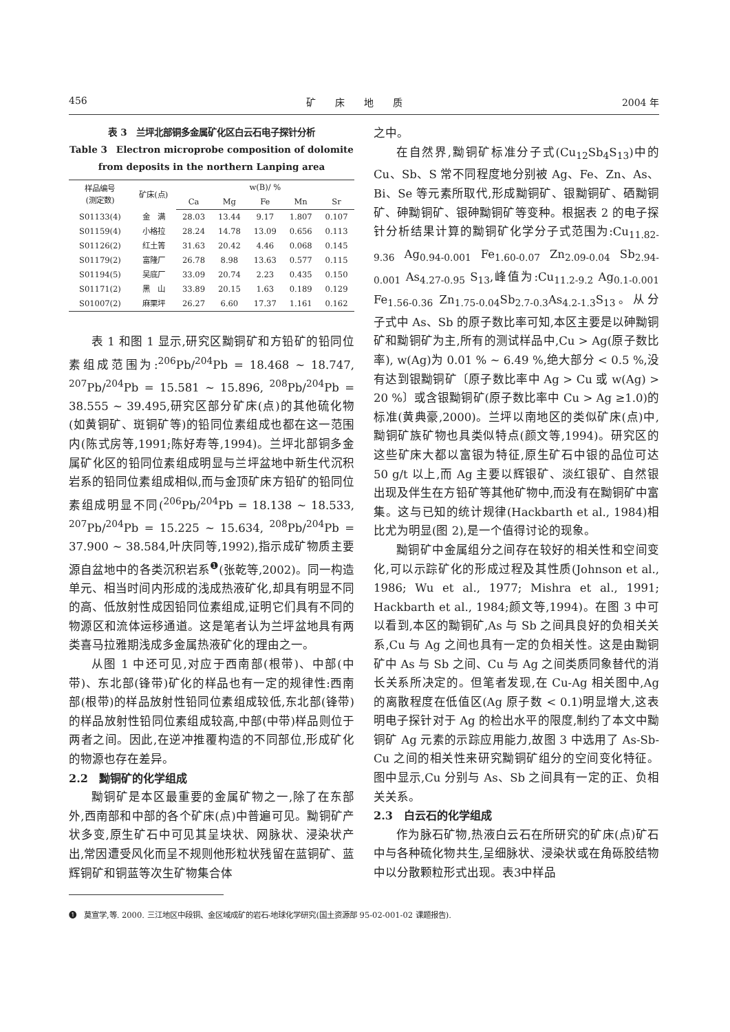456 矿　　床　　地　　质 2004 年
表 3　兰坪北部铜多金属矿化区白云石电子探针分析
Table 3　Electron microprobe composition of dolomite from deposits in the northern Lanping area
| 样品编号 (测定数) | 矿床(点) | w(B)/ % | | | | |
| --- | --- | --- | --- | --- | --- | --- |
| | | Ca | Mg | Fe | Mn | Sr |
| S01133(4) | 金 满 | 28.03 | 13.44 | 9.17 | 1.807 | 0.107 |
| S01159(4) | 小格拉 | 28.24 | 14.78 | 13.09 | 0.656 | 0.113 |
| S01126(2) | 红土箐 | 31.63 | 20.42 | 4.46 | 0.068 | 0.145 |
| S01179(2) | 富隆厂 | 26.78 | 8.98 | 13.63 | 0.577 | 0.115 |
| S01194(5) | 吴底厂 | 33.09 | 20.74 | 2.23 | 0.435 | 0.150 |
| S01171(2) | 黑 山 | 33.89 | 20.15 | 1.63 | 0.189 | 0.129 |
| S01007(2) | 麻栗坪 | 26.27 | 6.60 | 17.37 | 1.161 | 0.162 |
表 1 和图 1 显示,研究区黝铜矿和方铅矿的铅同位素组成范围为:<sup>206</sup>Pb/<sup>204</sup>Pb = 18.468 ~ 18.747, <sup>207</sup>Pb/<sup>204</sup>Pb = 15.581 ~ 15.896, <sup>208</sup>Pb/<sup>204</sup>Pb = 38.555 ~ 39.495,研究区部分矿床(点)的其他硫化物(如黄铜矿、斑铜矿等)的铅同位素组成也都在这一范围内(陈式房等,1991;陈好寿等,1994)。兰坪北部铜多金属矿化区的铅同位素组成明显与兰坪盆地中新生代沉积岩系的铅同位素组成相似,而与金顶矿床方铅矿的铅同位素组成明显不同(<sup>206</sup>Pb/<sup>204</sup>Pb = 18.138 ~ 18.533, <sup>207</sup>Pb/<sup>204</sup>Pb = 15.225 ~ 15.634, <sup>208</sup>Pb/<sup>204</sup>Pb = 37.900 ~ 38.584,叶庆同等,1992),指示成矿物质主要源自盆地中的各类沉积岩系<sup>❶</sup>(张乾等,2002)。同一构造单元、相当时间内形成的浅成热液矿化,却具有明显不同的高、低放射性成因铅同位素组成,证明它们具有不同的物源区和流体运移通道。这是笔者认为兰坪盆地具有两类喜马拉雅期浅成多金属热液矿化的理由之一。
从图 1 中还可见,对应于西南部(根带)、中部(中带)、东北部(锋带)矿化的样品也有一定的规律性:西南部(根带)的样品放射性铅同位素组成较低,东北部(锋带)的样品放射性铅同位素组成较高,中部(中带)样品则位于两者之间。因此,在逆冲推覆构造的不同部位,形成矿化的物源也存在差异。
2.2　黝铜矿的化学组成
黝铜矿是本区最重要的金属矿物之一,除了在东部外,西南部和中部的各个矿床(点)中普遍可见。黝铜矿产状多变,原生矿石中可见其呈块状、网脉状、浸染状产出,常因遭受风化而呈不规则他形粒状残留在蓝铜矿、蓝辉铜矿和铜蓝等次生矿物集合体
之中。
在自然界,黝铜矿标准分子式(Cu<sub>12</sub>Sb<sub>4</sub>S<sub>13</sub>)中的 Cu、Sb、S 常不同程度地分别被 Ag、Fe、Zn、As、Bi、Se 等元素所取代,形成黝铜矿、银黝铜矿、硒黝铜矿、砷黝铜矿、银砷黝铜矿等变种。根据表 2 的电子探针分析结果计算的黝铜矿化学分子式范围为:Cu<sub>11.82-9.36</sub> Ag<sub>0.94-0.001</sub> Fe<sub>1.60-0.07</sub> Zn<sub>2.09-0.04</sub> Sb<sub>2.94-0.001</sub> As<sub>4.27-0.95</sub> S<sub>13</sub>,峰值为:Cu<sub>11.2-9.2</sub> Ag<sub>0.1-0.001</sub> Fe<sub>1.56-0.36</sub> Zn<sub>1.75-0.04</sub>Sb<sub>2.7-0.3</sub>As<sub>4.2-1.3</sub>S<sub>13</sub>。从分子式中 As、Sb 的原子数比率可知,本区主要是以砷黝铜矿和黝铜矿为主,所有的测试样品中,Cu > Ag(原子数比率), w(Ag)为 0.01 % ~ 6.49 %,绝大部分 < 0.5 %,没有达到银黝铜矿〔原子数比率中 Ag > Cu 或 w(Ag) > 20 %〕或含银黝铜矿(原子数比率中 Cu > Ag ≥1.0)的标准(黄典豪,2000)。兰坪以南地区的类似矿床(点)中,黝铜矿族矿物也具类似特点(颜文等,1994)。研究区的这些矿床大都以富银为特征,原生矿石中银的品位可达 50 g/t 以上,而 Ag 主要以辉银矿、淡红银矿、自然银出现及伴生在方铅矿等其他矿物中,而没有在黝铜矿中富集。这与已知的统计规律(Hackbarth et al., 1984)相比尤为明显(图 2),是一个值得讨论的现象。
黝铜矿中金属组分之间存在较好的相关性和空间变化,可以示踪矿化的形成过程及其性质(Johnson et al., 1986; Wu et al., 1977; Mishra et al., 1991; Hackbarth et al., 1984;颜文等,1994)。在图 3 中可以看到,本区的黝铜矿,As 与 Sb 之间具良好的负相关关系,Cu 与 Ag 之间也具有一定的负相关性。这是由黝铜矿中 As 与 Sb 之间、Cu 与 Ag 之间类质同象替代的消长关系所决定的。但笔者发现,在 Cu-Ag 相关图中,Ag 的离散程度在低值区(Ag 原子数 < 0.1)明显增大,这表明电子探针对于 Ag 的检出水平的限度,制约了本文中黝铜矿 Ag 元素的示踪应用能力,故图 3 中选用了 As-Sb-Cu 之间的相关性来研究黝铜矿组分的空间变化特征。图中显示,Cu 分别与 As、Sb 之间具有一定的正、负相关关系。
2.3　白云石的化学组成
作为脉石矿物,热液白云石在所研究的矿床(点)矿石中与各种硫化物共生,呈细脉状、浸染状或在角砾胶结物中以分散颗粒形式出现。表3中样品
❶　莫宣学,等. 2000. 三江地区中段铜、金区域成矿的岩石-地球化学研究(国土资源部 95-02-001-02 课题报告).